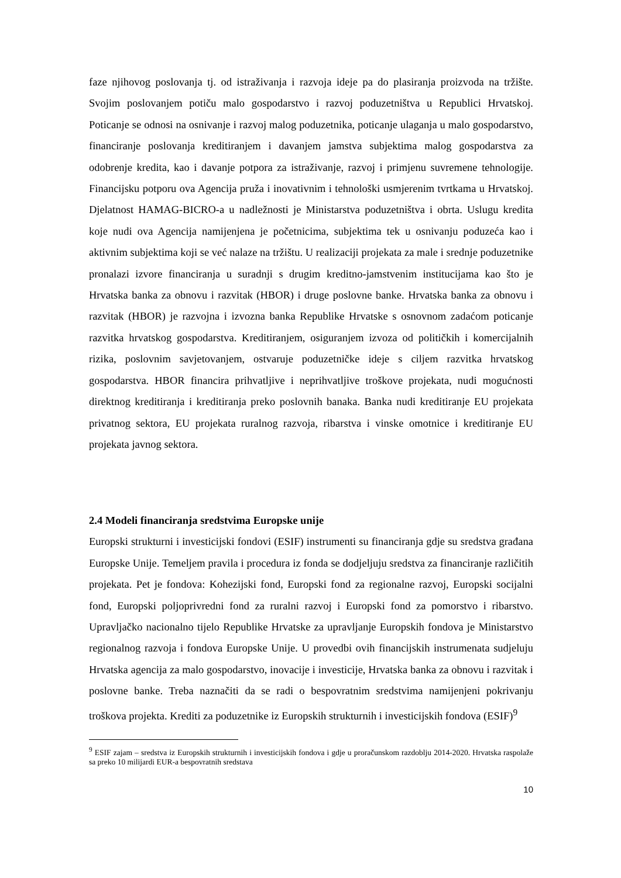faze njihovog poslovanja tj. od istraživanja i razvoja ideje pa do plasiranja proizvoda na tržište. Svojim poslovanjem potiču malo gospodarstvo i razvoj poduzetništva u Republici Hrvatskoj. Poticanje se odnosi na osnivanje i razvoj malog poduzetnika, poticanje ulaganja u malo gospodarstvo, financiranje poslovanja kreditiranjem i davanjem jamstva subjektima malog gospodarstva za odobrenje kredita, kao i davanje potpora za istraživanje, razvoj i primjenu suvremene tehnologije. Financijsku potporu ova Agencija pruža i inovativnim i tehnološki usmjerenim tvrtkama u Hrvatskoj. Djelatnost HAMAG-BICRO-a u nadležnosti je Ministarstva poduzetništva i obrta. Uslugu kredita koje nudi ova Agencija namijenjena je početnicima, subjektima tek u osnivanju poduzeća kao i aktivnim subjektima koji se već nalaze na tržištu. U realizaciji projekata za male i srednje poduzetnike pronalazi izvore financiranja u suradnji s drugim kreditno-jamstvenim institucijama kao što je Hrvatska banka za obnovu i razvitak (HBOR) i druge poslovne banke. Hrvatska banka za obnovu i razvitak (HBOR) je razvojna i izvozna banka Republike Hrvatske s osnovnom zadaćom poticanje razvitka hrvatskog gospodarstva. Kreditiranjem, osiguranjem izvoza od političkih i komercijalnih rizika, poslovnim savjetovanjem, ostvaruje poduzetničke ideje s ciljem razvitka hrvatskog gospodarstva. HBOR financira prihvatljive i neprihvatljive troškove projekata, nudi mogućnosti direktnog kreditiranja i kreditiranja preko poslovnih banaka. Banka nudi kreditiranje EU projekata privatnog sektora, EU projekata ruralnog razvoja, ribarstva i vinske omotnice i kreditiranje EU projekata javnog sektora.
2.4 Modeli financiranja sredstvima Europske unije
Europski strukturni i investicijski fondovi (ESIF) instrumenti su financiranja gdje su sredstva građana Europske Unije. Temeljem pravila i procedura iz fonda se dodjeljuju sredstva za financiranje različitih projekata. Pet je fondova: Kohezijski fond, Europski fond za regionalne razvoj, Europski socijalni fond, Europski poljoprivredni fond za ruralni razvoj i Europski fond za pomorstvo i ribarstvo. Upravljačko nacionalno tijelo Republike Hrvatske za upravljanje Europskih fondova je Ministarstvo regionalnog razvoja i fondova Europske Unije. U provedbi ovih financijskih instrumenata sudjeluju Hrvatska agencija za malo gospodarstvo, inovacije i investicije, Hrvatska banka za obnovu i razvitak i poslovne banke. Treba naznačiti da se radi o bespovratnim sredstvima namijenjeni pokrivanju troškova projekta. Krediti za poduzetnike iz Europskih strukturnih i investicijskih fondova (ESIF)<sup>9</sup>
<sup>9</sup> ESIF zajam – sredstva iz Europskih strukturnih i investicijskih fondova i gdje u proračunskom razdoblju 2014-2020. Hrvatska raspolaže sa preko 10 milijardi EUR-a bespovratnih sredstava
10